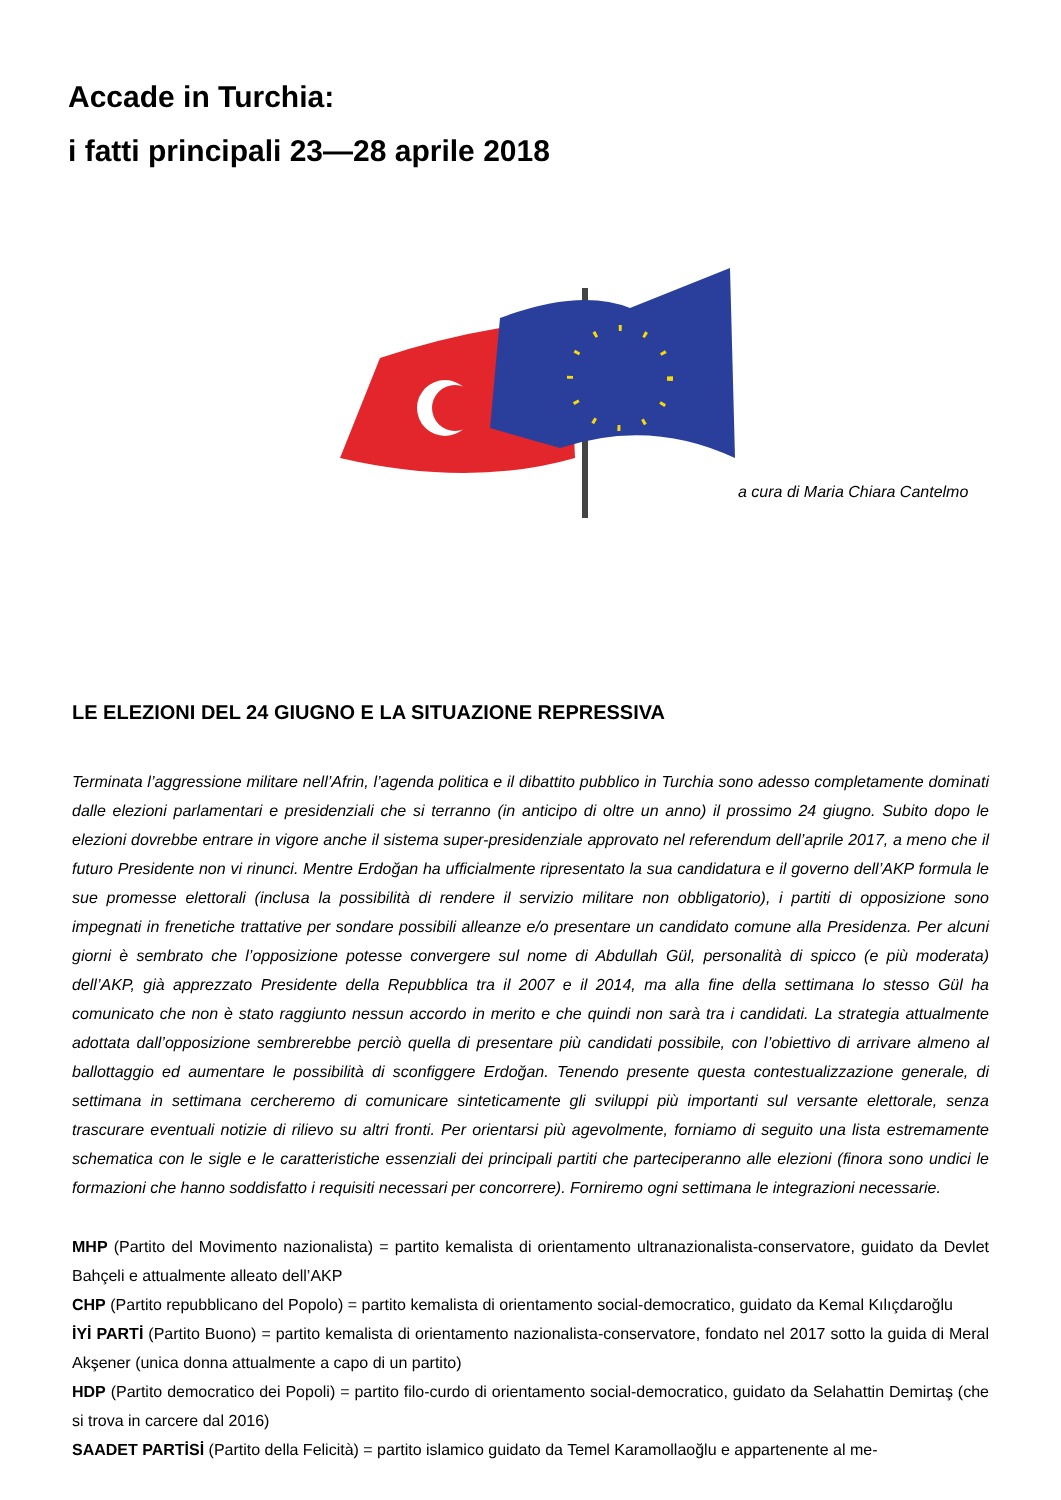Accade in Turchia:
i fatti principali 23—28 aprile 2018
a cura di Maria Chiara Cantelmo
LE ELEZIONI DEL 24 GIUGNO E LA SITUAZIONE REPRESSIVA
Terminata l’aggressione militare nell’Afrin, l’agenda politica e il dibattito pubblico in Turchia sono adesso completamente dominati dalle elezioni parlamentari e presidenziali che si terranno (in anticipo di oltre un anno) il prossimo 24 giugno. Subito dopo le elezioni dovrebbe entrare in vigore anche il sistema super-presidenziale approvato nel referendum dell’aprile 2017, a meno che il futuro Presidente non vi rinunci. Mentre Erdoğan ha ufficialmente ripresentato la sua candidatura e il governo dell’AKP formula le sue promesse elettorali (inclusa la possibilità di rendere il servizio militare non obbligatorio), i partiti di opposizione sono impegnati in frenetiche trattative per sondare possibili alleanze e/o presentare un candidato comune alla Presidenza. Per alcuni giorni è sembrato che l’opposizione potesse convergere sul nome di Abdullah Gül, personalità di spicco (e più moderata) dell’AKP, già apprezzato Presidente della Repubblica tra il 2007 e il 2014, ma alla fine della settimana lo stesso Gül ha comunicato che non è stato raggiunto nessun accordo in merito e che quindi non sarà tra i candidati. La strategia attualmente adottata dall’opposizione sembrerebbe perciò quella di presentare più candidati possibile, con l’obiettivo di arrivare almeno al ballottaggio ed aumentare le possibilità di sconfiggere Erdoğan. Tenendo presente questa contestualizzazione generale, di settimana in settimana cercheremo di comunicare sinteticamente gli sviluppi più importanti sul versante elettorale, senza trascurare eventuali notizie di rilievo su altri fronti. Per orientarsi più agevolmente, forniamo di seguito una lista estremamente schematica con le sigle e le caratteristiche essenziali dei principali partiti che parteciperanno alle elezioni (finora sono undici le formazioni che hanno soddisfatto i requisiti necessari per concorrere). Forniremo ogni settimana le integrazioni necessarie.
MHP (Partito del Movimento nazionalista) = partito kemalista di orientamento ultranazionalista-conservatore, guidato da Devlet Bahçeli e attualmente alleato dell’AKP
CHP (Partito repubblicano del Popolo) = partito kemalista di orientamento social-democratico, guidato da Kemal Kılıçdaroğlu
İYİ PARTİ (Partito Buono) = partito kemalista di orientamento nazionalista-conservatore, fondato nel 2017 sotto la guida di Meral Akşener (unica donna attualmente a capo di un partito)
HDP (Partito democratico dei Popoli) = partito filo-curdo di orientamento social-democratico, guidato da Selahattin Demirtaş (che si trova in carcere dal 2016)
SAADET PARTİSİ (Partito della Felicità) = partito islamico guidato da Temel Karamollaoğlu e appartenente al me-